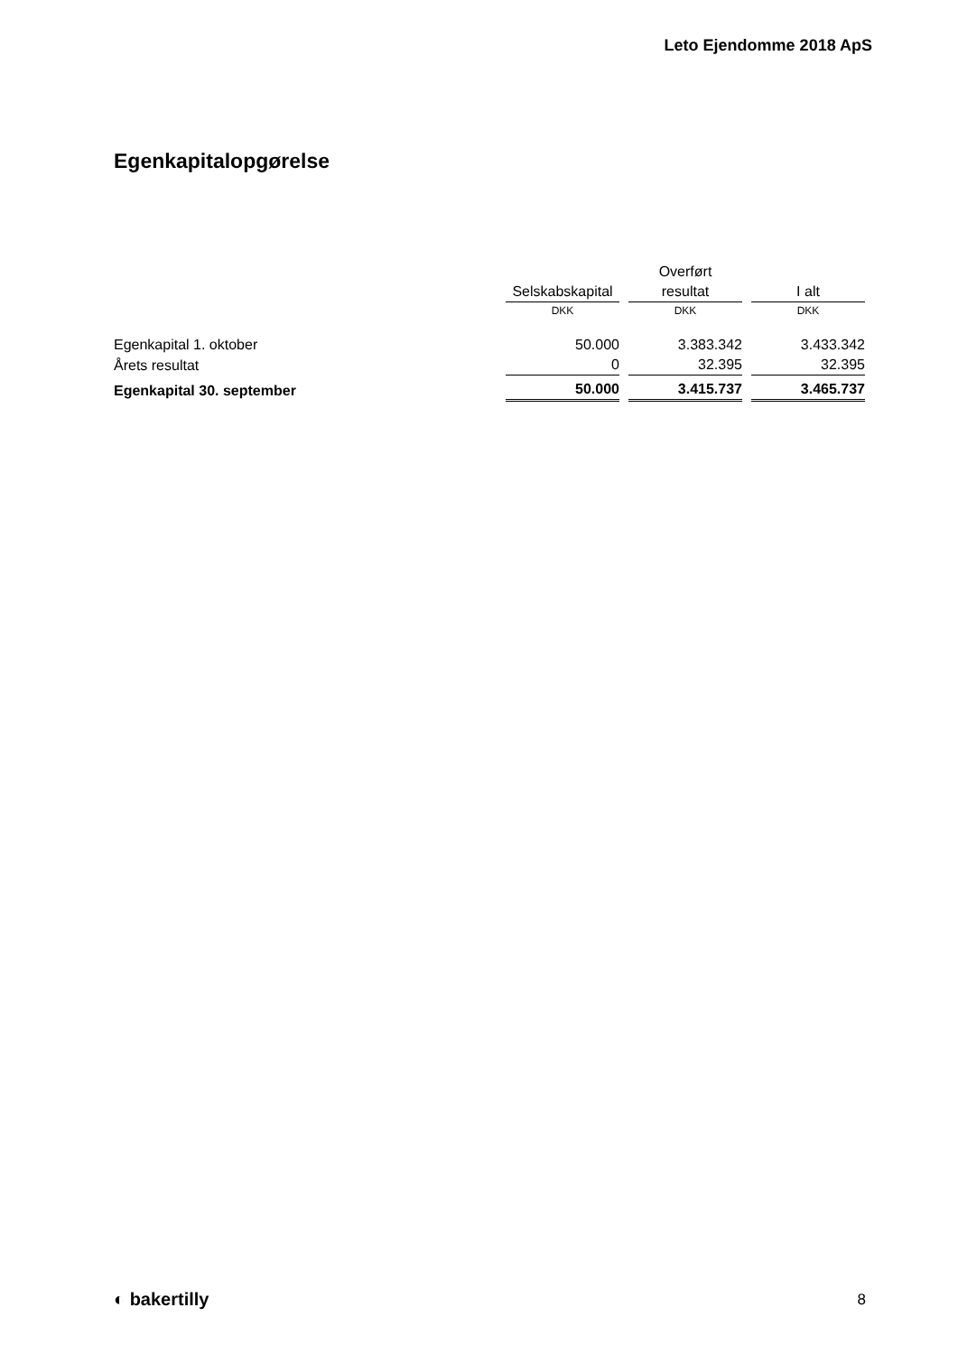Leto Ejendomme 2018 ApS
Egenkapitalopgørelse
| | | Overført | |
| --- | --- | --- | --- |
| | Selskabskapital | resultat | I alt |
| | DKK | DKK | DKK |
| Egenkapital 1. oktober | 50.000 | 3.383.342 | 3.433.342 |
| Årets resultat | 0 | 32.395 | 32.395 |
| Egenkapital 30. september | 50.000 | 3.415.737 | 3.465.737 |
◐ bakertilly 8